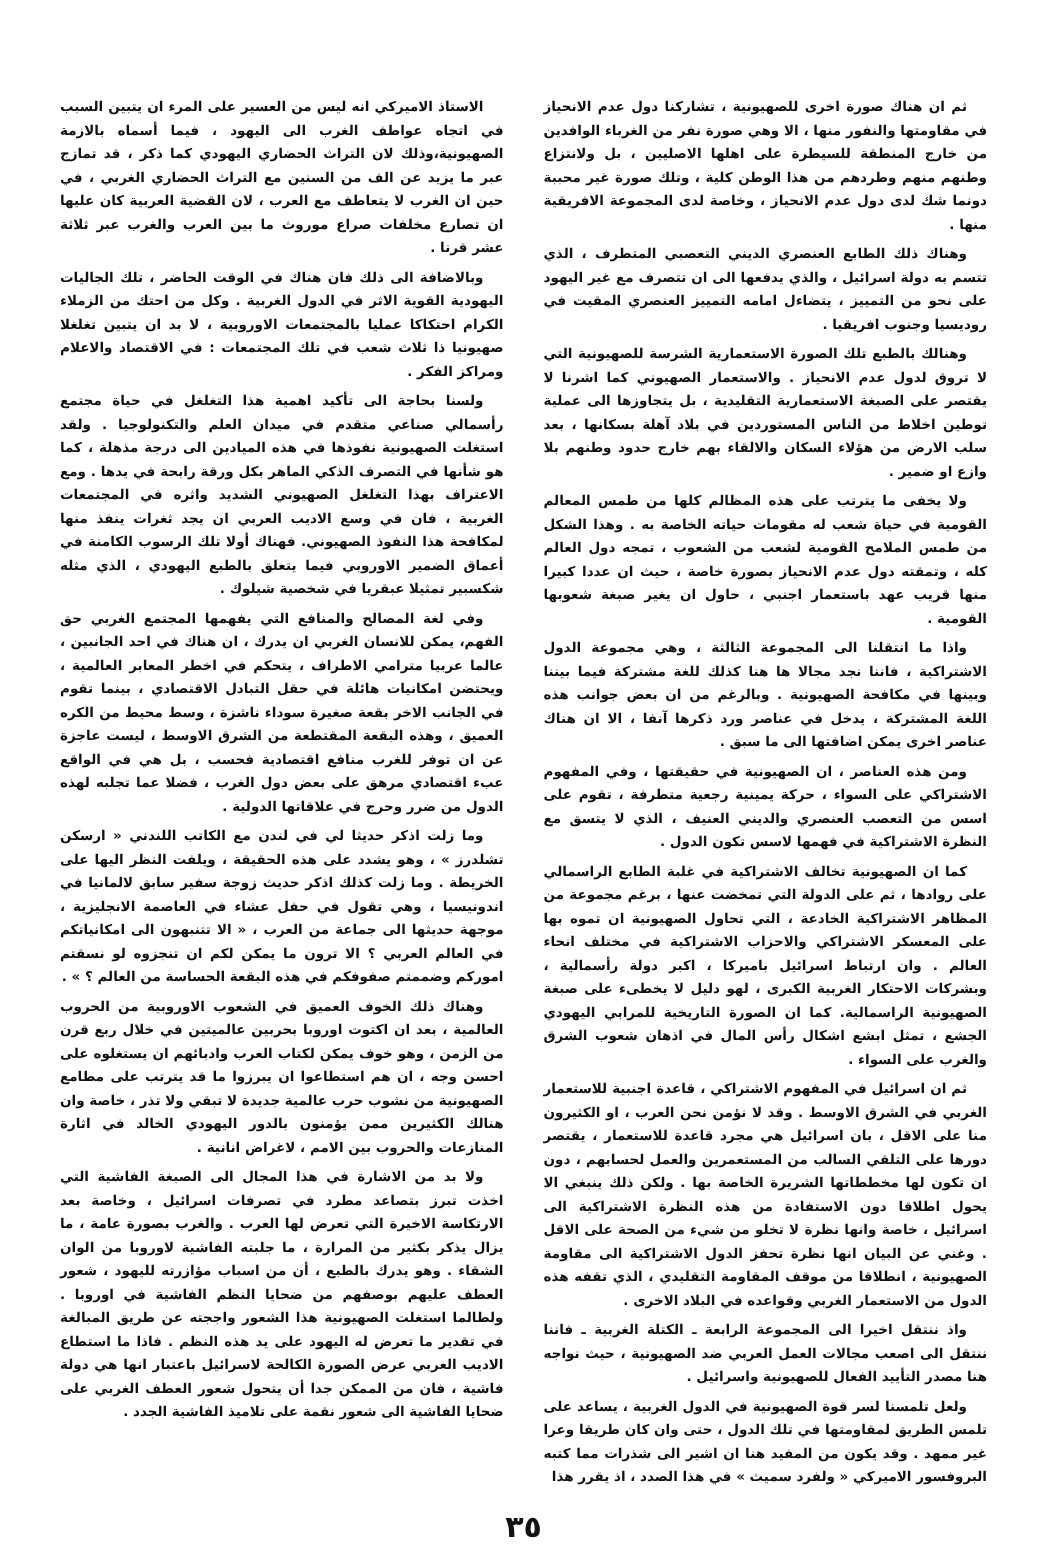ثم ان هناك صورة اخرى للصهيونية ، تشاركنا دول عدم الانحياز في مقاومتها والنفور منها ، الا وهي صورة نفر من الغرباء الوافدين من خارج المنطقة للسيطرة على اهلها الاصليين ، بل ولانتزاع وطنهم منهم وطردهم من هذا الوطن كلية ، وتلك صورة غير محببة دونما شك لدى دول عدم الانحياز ، وخاصة لدى المجموعة الافريقية منها .
وهناك ذلك الطابع العنصري الديني التعصبي المتطرف ، الذي تتسم به دولة اسرائيل ، والذي يدفعها الى ان تتصرف مع غير اليهود على نحو من التمييز ، يتضاءل امامه التمييز العنصري المقيت في روديسيا وجنوب افريقيا .
وهنالك بالطبع تلك الصورة الاستعمارية الشرسة للصهيونية التي لا تروق لدول عدم الانحياز . والاستعمار الصهيوني كما اشرنا لا يقتصر على الصبغة الاستعمارية التقليدية ، بل يتجاوزها الى عملية توطين اخلاط من الناس المستوردين في بلاد آهلة بسكانها ، بعد سلب الارض من هؤلاء السكان والالقاء بهم خارج حدود وطنهم بلا وازع او ضمير .
ولا يخفى ما يترتب على هذه المظالم كلها من طمس المعالم القومية في حياة شعب له مقومات حياته الخاصة به . وهذا الشكل من طمس الملامح القومية لشعب من الشعوب ، تمجه دول العالم كله ، وتمقته دول عدم الانحياز بصورة خاصة ، حيث ان عددا كبيرا منها قريب عهد باستعمار اجنبي ، حاول ان يغير صبغة شعوبها القومية .
واذا ما انتقلنا الى المجموعة الثالثة ، وهي مجموعة الدول الاشتراكية ، فاننا نجد مجالا ها هنا كذلك للغة مشتركة فيما بيننا وبينها في مكافحة الصهيونية . وبالرغم من ان بعض جوانب هذه اللغة المشتركة ، يدخل في عناصر ورد ذكرها آنفا ، الا ان هناك عناصر اخرى يمكن اضافتها الى ما سبق .
ومن هذه العناصر ، ان الصهيونية في حقيقتها ، وفي المفهوم الاشتراكي على السواء ، حركة يمينية رجعية متطرفة ، تقوم على اسس من التعصب العنصري والديني العنيف ، الذي لا يتسق مع النظرة الاشتراكية في فهمها لاسس تكون الدول .
كما ان الصهيونية تخالف الاشتراكية في غلبة الطابع الراسمالي على روادها ، ثم على الدولة التي تمخضت عنها ، برغم مجموعة من المظاهر الاشتراكية الخادعة ، التي تحاول الصهيونية ان تموه بها على المعسكر الاشتراكي والاحزاب الاشتراكية في مختلف انحاء العالم . وان ارتباط اسرائيل باميركا ، اكبر دولة رأسمالية ، وبشركات الاحتكار الغربية الكبرى ، لهو دليل لا يخطىء على صبغة الصهيونية الراسمالية. كما ان الصورة التاريخية للمرابي اليهودي الجشع ، تمثل ابشع اشكال رأس المال في اذهان شعوب الشرق والغرب على السواء .
ثم ان اسرائيل في المفهوم الاشتراكي ، قاعدة اجنبية للاستعمار الغربي في الشرق الاوسط . وقد لا نؤمن نحن العرب ، او الكثيرون منا على الاقل ، بان اسرائيل هي مجرد قاعدة للاستعمار ، يقتصر دورها على التلقي السالب من المستعمرين والعمل لحسابهم ، دون ان تكون لها مخططاتها الشريرة الخاصة بها . ولكن ذلك ينبغي الا يحول اطلاقا دون الاستفادة من هذه النظرة الاشتراكية الى اسرائيل ، خاصة وانها نظرة لا تخلو من شيء من الصحة على الاقل . وغني عن البيان انها نظرة تحفز الدول الاشتراكية الى مقاومة الصهيونية ، انطلاقا من موقف المقاومة التقليدي ، الذي تقفه هذه الدول من الاستعمار الغربي وقواعده في البلاد الاخرى .
واذ ننتقل اخيرا الى المجموعة الرابعة ـ الكتلة الغربية ـ فاننا ننتقل الى اصعب مجالات العمل العربي ضد الصهيونية ، حيث نواجه هنا مصدر التأييد الفعال للصهيونية واسرائيل .
ولعل تلمسنا لسر قوة الصهيونية في الدول الغربية ، يساعد على تلمس الطريق لمقاومتها في تلك الدول ، حتى وان كان طريقا وعرا غير ممهد . وقد يكون من المفيد هنا ان اشير الى شذرات مما كتبه البروفسور الاميركي « ولفرد سميث » في هذا الصدد ، اذ يقرر هذا
الاستاذ الاميركي انه ليس من العسير على المرء ان يتبين السبب في اتجاه عواطف الغرب الى اليهود ، فيما أسماه بالازمة الصهيونية،وذلك لان التراث الحضاري اليهودي كما ذكر ، قد تمازج عبر ما يزيد عن الف من السنين مع التراث الحضاري الغربي ، في حين ان الغرب لا يتعاطف مع العرب ، لان القضية العربية كان عليها ان تصارع مخلفات صراع موروث ما بين العرب والغرب عبر ثلاثة عشر قرنا .
وبالاضافة الى ذلك فان هناك في الوقت الحاضر ، تلك الجاليات اليهودية القوية الاثر في الدول الغربية . وكل من احتك من الزملاء الكرام احتكاكا عمليا بالمجتمعات الاوروبية ، لا بد ان يتبين تغلغلا صهيونيا ذا ثلاث شعب في تلك المجتمعات : في الاقتصاد والاعلام ومراكز الفكر .
ولسنا بحاجة الى تأكيد اهمية هذا التغلغل في حياة مجتمع رأسمالي صناعي متقدم في ميدان العلم والتكنولوجيا . ولقد استغلت الصهيونية نفوذها في هذه الميادين الى درجة مذهلة ، كما هو شأنها في التصرف الذكي الماهر بكل ورقة رابحة في يدها . ومع الاعتراف بهذا التغلغل الصهيوني الشديد واثره في المجتمعات الغربية ، فان في وسع الاديب العربي ان يجد ثغرات ينفذ منها لمكافحة هذا النفوذ الصهيوني. فهناك أولا تلك الرسوب الكامنة في أعماق الضمير الاوروبي فيما يتعلق بالطبع اليهودي ، الذي مثله شكسبير تمثيلا عبقريا في شخصية شيلوك .
وفي لغة المصالح والمنافع التي يفهمها المجتمع الغربي حق الفهم، يمكن للانسان الغربي ان يدرك ، ان هناك في احد الجانبين ، عالما عربيا مترامي الاطراف ، يتحكم في اخطر المعابر العالمية ، ويحتضن امكانيات هائلة في حقل التبادل الاقتصادي ، بينما تقوم في الجانب الاخر بقعة صغيرة سوداء ناشزة ، وسط محيط من الكره العميق ، وهذه البقعة المقتطعة من الشرق الاوسط ، ليست عاجزة عن ان توفر للغرب منافع اقتصادية فحسب ، بل هي في الواقع عبء اقتصادي مرهق على بعض دول الغرب ، فضلا عما تجلبه لهذه الدول من ضرر وحرج في علاقاتها الدولية .
وما زلت اذكر حديثا لي في لندن مع الكاتب اللندني « ارسكن تشلدرز » ، وهو يشدد على هذه الحقيقة ، ويلفت النظر اليها على الخريطة . وما زلت كذلك اذكر حديث زوجة سفير سابق لالمانيا في اندونيسيا ، وهي تقول في حفل عشاء في العاصمة الانجليزية ، موجهة حديثها الى جماعة من العرب ، « الا تتنبهون الى امكانياتكم في العالم العربي ؟ الا ترون ما يمكن لكم ان تنجزوه لو نسقتم اموركم وضممتم صفوفكم في هذه البقعة الحساسة من العالم ؟ » .
وهناك ذلك الخوف العميق في الشعوب الاوروبية من الحروب العالمية ، بعد ان اكتوت اوروبا بحربين عالميتين في خلال ربع قرن من الزمن ، وهو خوف يمكن لكتاب العرب وادبائهم ان يستغلوه على احسن وجه ، ان هم استطاعوا ان يبرزوا ما قد يترتب على مطامع الصهيونية من نشوب حرب عالمية جديدة لا تبقي ولا تذر ، خاصة وان هنالك الكثيرين ممن يؤمنون بالدور اليهودي الخالد في اثارة المنازعات والحروب بين الامم ، لاغراض انانية .
ولا بد من الاشارة في هذا المجال الى الصبغة الفاشية التي اخذت تبرز بتصاعد مطرد في تصرفات اسرائيل ، وخاصة بعد الارتكاسة الاخيرة التي تعرض لها العرب . والغرب بصورة عامة ، ما يزال يذكر بكثير من المرارة ، ما جلبته الفاشية لاوروبا من الوان الشقاء . وهو يدرك بالطبع ، أن من اسباب مؤازرته لليهود ، شعور العطف عليهم بوصفهم من ضحايا النظم الفاشية في اوروبا . ولطالما استغلت الصهيونية هذا الشعور واججته عن طريق المبالغة في تقدير ما تعرض له اليهود على يد هذه النظم . فاذا ما استطاع الاديب العربي عرض الصورة الكالحة لاسرائيل باعتبار انها هي دولة فاشية ، فان من الممكن جدا أن يتحول شعور العطف الغربي على ضحايا الفاشية الى شعور نقمة على تلاميذ الفاشية الجدد .
٣٥